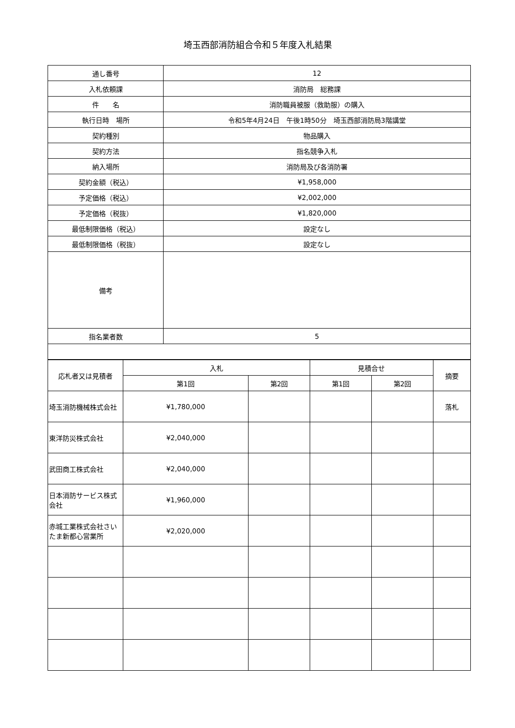埼玉西部消防組合令和５年度入札結果
| 通し番号 | 12 |
| 入札依頼課 | 消防局 総務課 |
| 件 名 | 消防職員被服（救助服）の購入 |
| 執行日時 場所 | 令和5年4月24日 午後1時50分 埼玉西部消防局3階講堂 |
| 契約種別 | 物品購入 |
| 契約方法 | 指名競争入札 |
| 納入場所 | 消防局及び各消防署 |
| 契約金額（税込） | ¥1,958,000 |
| 予定価格（税込） | ¥2,002,000 |
| 予定価格（税抜） | ¥1,820,000 |
| 最低制限価格（税込） | 設定なし |
| 最低制限価格（税抜） | 設定なし |
| 備考 | |
| 指名業者数 | 5 |
| 応札者又は見積者 | 入札 | | 見積合せ | | 摘要 |
| --- | --- | --- | --- | --- | --- |
| | 第1回 | 第2回 | 第1回 | 第2回 | |
| 埼玉消防機械株式会社 | ¥1,780,000 | | | | 落札 |
| 東洋防災株式会社 | ¥2,040,000 | | | | |
| 武田商工株式会社 | ¥2,040,000 | | | | |
| 日本消防サービス株式会社 | ¥1,960,000 | | | | |
| 赤城工業株式会社さいたま新都心営業所 | ¥2,020,000 | | | | |